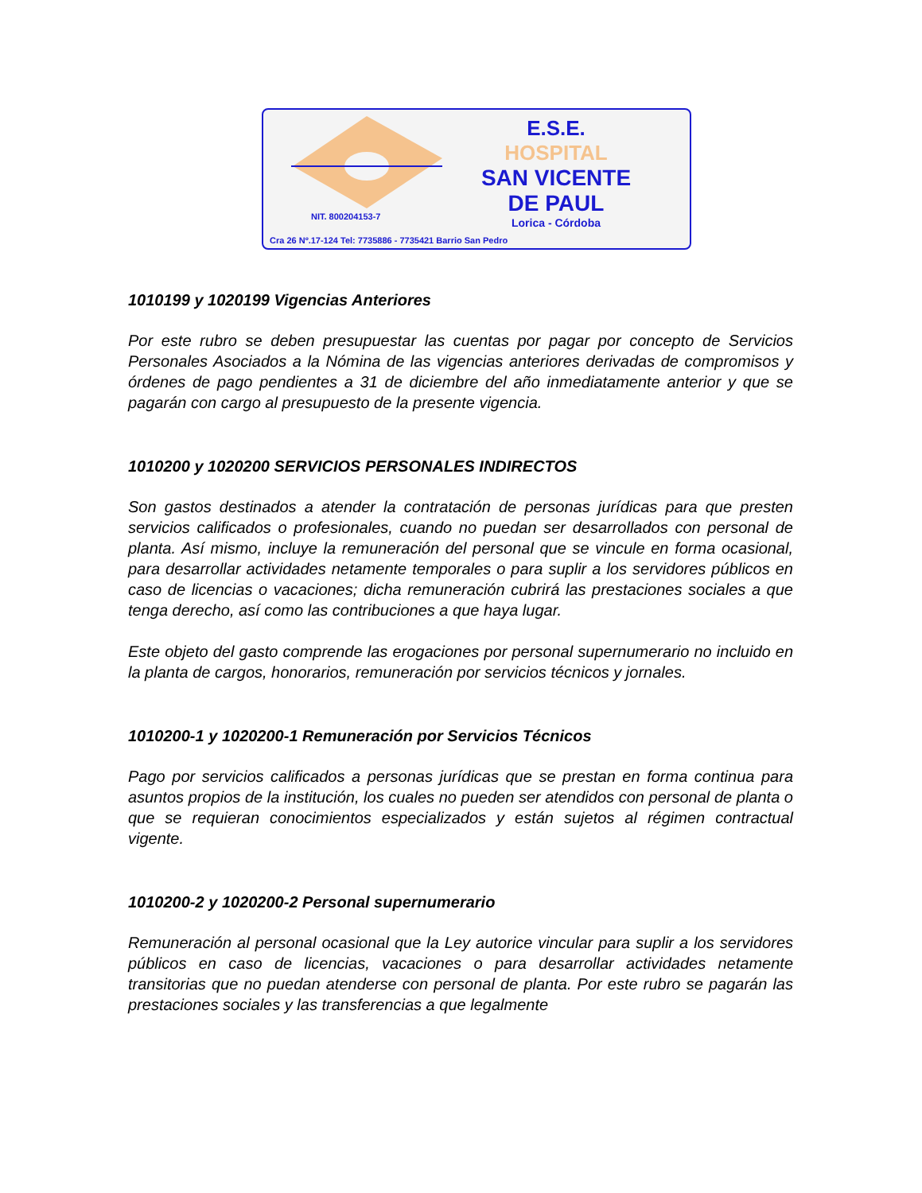E.S.E.
HOSPITAL
SAN VICENTE
DE PAUL
Lorica - Córdoba
NIT. 800204153-7
Cra 26 Nº.17-124 Tel: 7735886 - 7735421 Barrio San Pedro
1010199 y 1020199 Vigencias Anteriores
Por este rubro se deben presupuestar las cuentas por pagar por concepto de Servicios Personales Asociados a la Nómina de las vigencias anteriores derivadas de compromisos y órdenes de pago pendientes a 31 de diciembre del año inmediatamente anterior y que se pagarán con cargo al presupuesto de la presente vigencia.
1010200 y 1020200 SERVICIOS PERSONALES INDIRECTOS
Son gastos destinados a atender la contratación de personas jurídicas para que presten servicios calificados o profesionales, cuando no puedan ser desarrollados con personal de planta. Así mismo, incluye la remuneración del personal que se vincule en forma ocasional, para desarrollar actividades netamente temporales o para suplir a los servidores públicos en caso de licencias o vacaciones; dicha remuneración cubrirá las prestaciones sociales a que tenga derecho, así como las contribuciones a que haya lugar.
Este objeto del gasto comprende las erogaciones por personal supernumerario no incluido en la planta de cargos, honorarios, remuneración por servicios técnicos y jornales.
1010200-1 y 1020200-1 Remuneración por Servicios Técnicos
Pago por servicios calificados a personas jurídicas que se prestan en forma continua para asuntos propios de la institución, los cuales no pueden ser atendidos con personal de planta o que se requieran conocimientos especializados y están sujetos al régimen contractual vigente.
1010200-2 y 1020200-2 Personal supernumerario
Remuneración al personal ocasional que la Ley autorice vincular para suplir a los servidores públicos en caso de licencias, vacaciones o para desarrollar actividades netamente transitorias que no puedan atenderse con personal de planta. Por este rubro se pagarán las prestaciones sociales y las transferencias a que legalmente